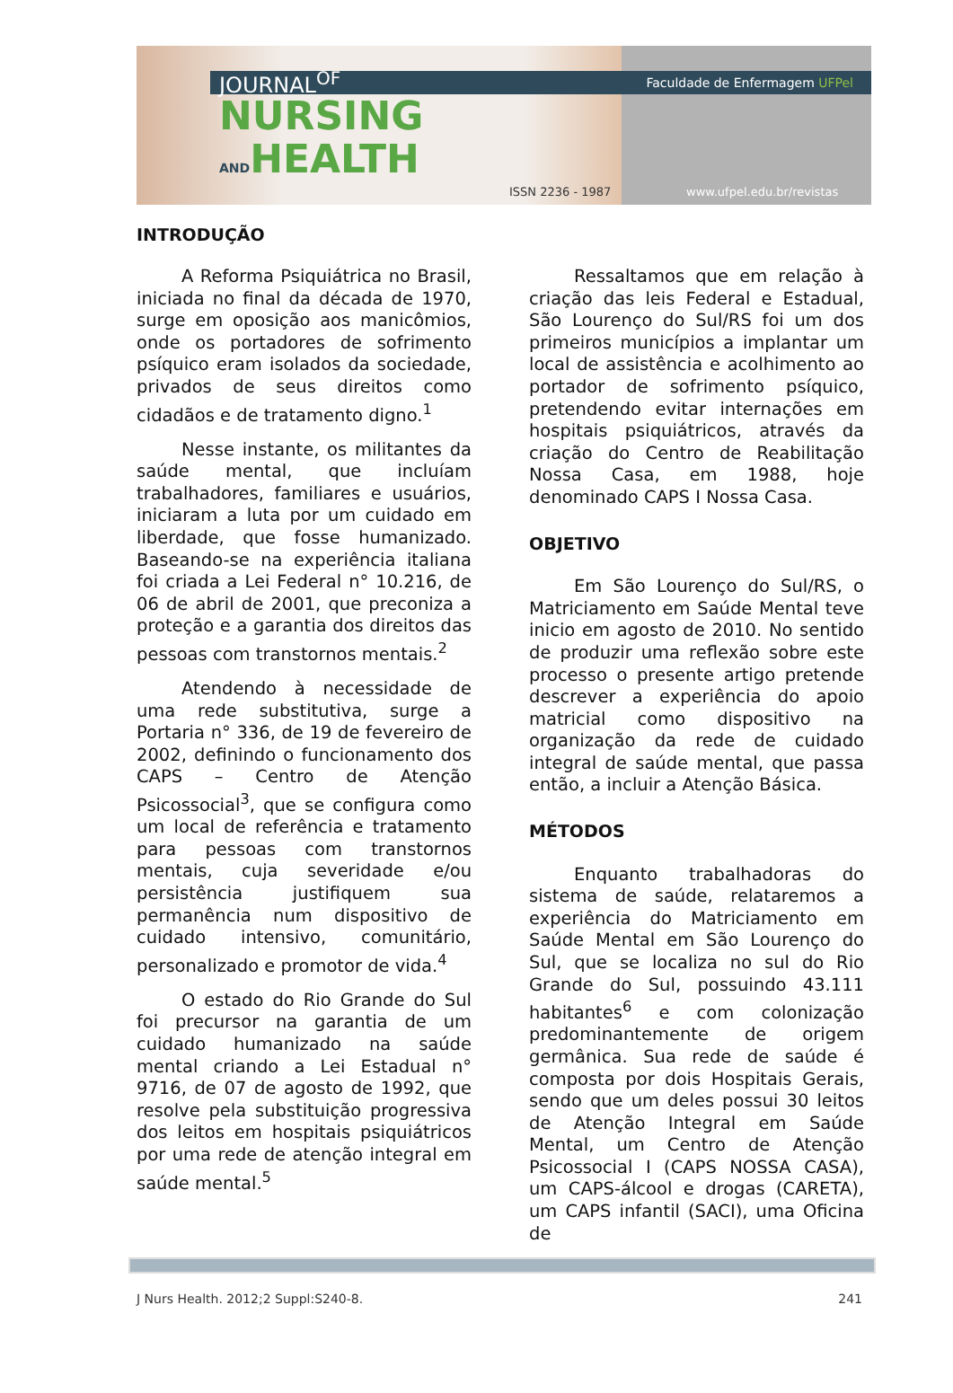Faculdade de Enfermagem UFPel JOURNAL<sup>OF</sup>
NURSING
ANDHEALTH
ISSN 2236 - 1987 www.ufpel.edu.br/revistas
INTRODUÇÃO
A Reforma Psiquiátrica no Brasil, iniciada no final da década de 1970, surge em oposição aos manicômios, onde os portadores de sofrimento psíquico eram isolados da sociedade, privados de seus direitos como cidadãos e de tratamento digno.<sup>1</sup>
Nesse instante, os militantes da saúde mental, que incluíam trabalhadores, familiares e usuários, iniciaram a luta por um cuidado em liberdade, que fosse humanizado. Baseando-se na experiência italiana foi criada a Lei Federal n° 10.216, de 06 de abril de 2001, que preconiza a proteção e a garantia dos direitos das pessoas com transtornos mentais.<sup>2</sup>
Atendendo à necessidade de uma rede substitutiva, surge a Portaria n° 336, de 19 de fevereiro de 2002, definindo o funcionamento dos CAPS – Centro de Atenção Psicossocial<sup>3</sup>, que se configura como um local de referência e tratamento para pessoas com transtornos mentais, cuja severidade e/ou persistência justifiquem sua permanência num dispositivo de cuidado intensivo, comunitário, personalizado e promotor de vida.<sup>4</sup>
O estado do Rio Grande do Sul foi precursor na garantia de um cuidado humanizado na saúde mental criando a Lei Estadual n° 9716, de 07 de agosto de 1992, que resolve pela substituição progressiva dos leitos em hospitais psiquiátricos por uma rede de atenção integral em saúde mental.<sup>5</sup>
Ressaltamos que em relação à criação das leis Federal e Estadual, São Lourenço do Sul/RS foi um dos primeiros municípios a implantar um local de assistência e acolhimento ao portador de sofrimento psíquico, pretendendo evitar internações em hospitais psiquiátricos, através da criação do Centro de Reabilitação Nossa Casa, em 1988, hoje denominado CAPS I Nossa Casa.
OBJETIVO
Em São Lourenço do Sul/RS, o Matriciamento em Saúde Mental teve inicio em agosto de 2010. No sentido de produzir uma reflexão sobre este processo o presente artigo pretende descrever a experiência do apoio matricial como dispositivo na organização da rede de cuidado integral de saúde mental, que passa então, a incluir a Atenção Básica.
MÉTODOS
Enquanto trabalhadoras do sistema de saúde, relataremos a experiência do Matriciamento em Saúde Mental em São Lourenço do Sul, que se localiza no sul do Rio Grande do Sul, possuindo 43.111 habitantes<sup>6</sup> e com colonização predominantemente de origem germânica. Sua rede de saúde é composta por dois Hospitais Gerais, sendo que um deles possui 30 leitos de Atenção Integral em Saúde Mental, um Centro de Atenção Psicossocial I (CAPS NOSSA CASA), um CAPS-álcool e drogas (CARETA), um CAPS infantil (SACI), uma Oficina de
J Nurs Health. 2012;2 Suppl:S240-8. 241